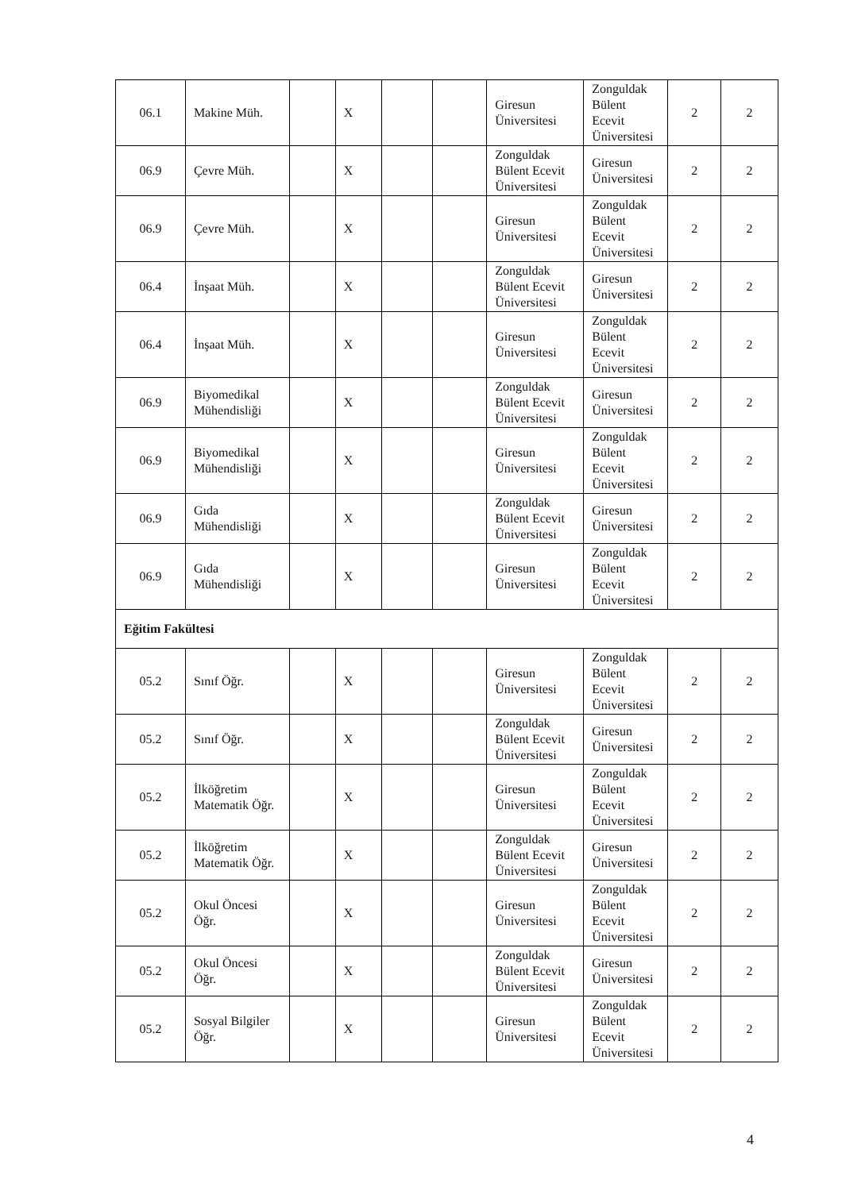| 06.1 | Makine Müh. | | X | | | Giresun Üniversitesi | Zonguldak Bülent Ecevit Üniversitesi | 2 | 2 |
| 06.9 | Çevre Müh. | | X | | | Zonguldak Bülent Ecevit Üniversitesi | Giresun Üniversitesi | 2 | 2 |
| 06.9 | Çevre Müh. | | X | | | Giresun Üniversitesi | Zonguldak Bülent Ecevit Üniversitesi | 2 | 2 |
| 06.4 | İnşaat Müh. | | X | | | Zonguldak Bülent Ecevit Üniversitesi | Giresun Üniversitesi | 2 | 2 |
| 06.4 | İnşaat Müh. | | X | | | Giresun Üniversitesi | Zonguldak Bülent Ecevit Üniversitesi | 2 | 2 |
| 06.9 | Biyomedikal Mühendisliği | | X | | | Zonguldak Bülent Ecevit Üniversitesi | Giresun Üniversitesi | 2 | 2 |
| 06.9 | Biyomedikal Mühendisliği | | X | | | Giresun Üniversitesi | Zonguldak Bülent Ecevit Üniversitesi | 2 | 2 |
| 06.9 | Gıda Mühendisliği | | X | | | Zonguldak Bülent Ecevit Üniversitesi | Giresun Üniversitesi | 2 | 2 |
| 06.9 | Gıda Mühendisliği | | X | | | Giresun Üniversitesi | Zonguldak Bülent Ecevit Üniversitesi | 2 | 2 |
| Eğitim Fakültesi | | | | | | | | | |
| 05.2 | Sınıf Öğr. | | X | | | Giresun Üniversitesi | Zonguldak Bülent Ecevit Üniversitesi | 2 | 2 |
| 05.2 | Sınıf Öğr. | | X | | | Zonguldak Bülent Ecevit Üniversitesi | Giresun Üniversitesi | 2 | 2 |
| 05.2 | İlköğretim Matematik Öğr. | | X | | | Giresun Üniversitesi | Zonguldak Bülent Ecevit Üniversitesi | 2 | 2 |
| 05.2 | İlköğretim Matematik Öğr. | | X | | | Zonguldak Bülent Ecevit Üniversitesi | Giresun Üniversitesi | 2 | 2 |
| 05.2 | Okul Öncesi Öğr. | | X | | | Giresun Üniversitesi | Zonguldak Bülent Ecevit Üniversitesi | 2 | 2 |
| 05.2 | Okul Öncesi Öğr. | | X | | | Zonguldak Bülent Ecevit Üniversitesi | Giresun Üniversitesi | 2 | 2 |
| 05.2 | Sosyal Bilgiler Öğr. | | X | | | Giresun Üniversitesi | Zonguldak Bülent Ecevit Üniversitesi | 2 | 2 |
4